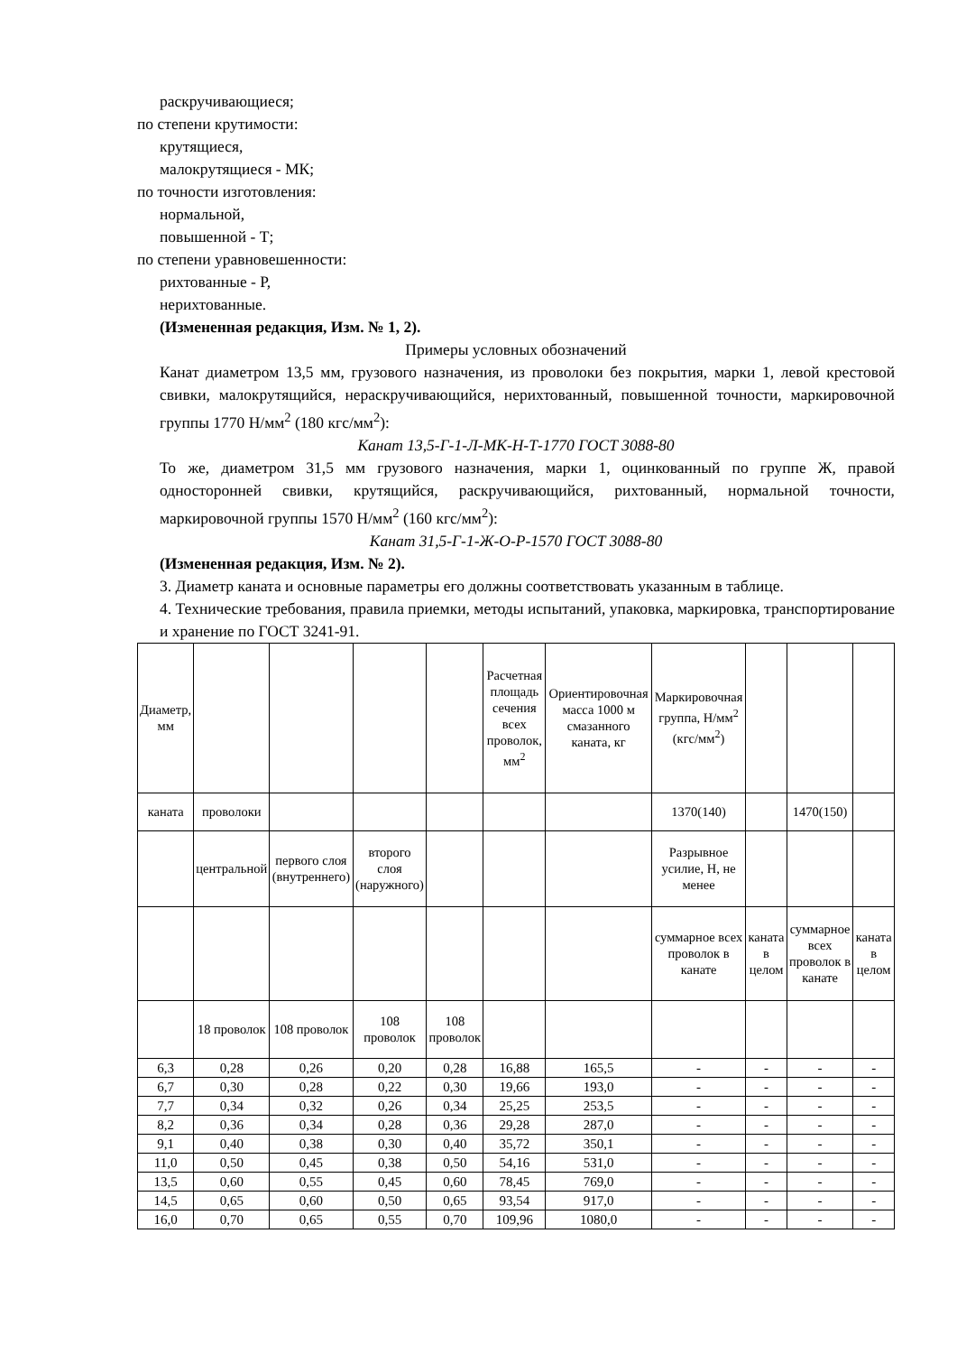раскручивающиеся;
по степени крутимости:
крутящиеся,
малокрутящиеся - МК;
по точности изготовления:
нормальной,
повышенной - Т;
по степени уравновешенности:
рихтованные - Р,
нерихтованные.
(Измененная редакция, Изм. № 1, 2).
Примеры условных обозначений
Канат диаметром 13,5 мм, грузового назначения, из проволоки без покрытия, марки 1, левой крестовой свивки, малокрутящийся, нераскручивающийся, нерихтованный, повышенной точности, маркировочной группы 1770 Н/мм<sup>2</sup> (180 кгс/мм<sup>2</sup>):
Канат 13,5-Г-1-Л-МК-Н-Т-1770 ГОСТ 3088-80
То же, диаметром 31,5 мм грузового назначения, марки 1, оцинкованный по группе Ж, правой односторонней свивки, крутящийся, раскручивающийся, рихтованный, нормальной точности, маркировочной группы 1570 Н/мм<sup>2</sup> (160 кгс/мм<sup>2</sup>):
Канат 31,5-Г-1-Ж-О-Р-1570 ГОСТ 3088-80
(Измененная редакция, Изм. № 2).
3. Диаметр каната и основные параметры его должны соответствовать указанным в таблице.
4. Технические требования, правила приемки, методы испытаний, упаковка, маркировка, транспортирование и хранение по ГОСТ 3241-91.
| Диаметр, мм | | | | | Расчетная площадь сечения всех проволок, мм<sup>2</sup> | Ориентировочная масса 1000 м смазанного каната, кг | Маркировочная группа, Н/мм<sup>2</sup> (кгс/мм<sup>2</sup>) | | | |
| каната | проволоки | | | | | | 1370(140) | | 1470(150) | |
| | центральной | первого слоя (внутреннего) | второго слоя (наружного) | | | | Разрывное усилие, Н, не менее | | | |
| | | | | | | | суммарное всех проволок в канате | каната в целом | суммарное всех проволок в канате | каната в целом |
| | 18 проволок | 108 проволок | 108 проволок | 108 проволок | | | | | | |
| 6,3 | 0,28 | 0,26 | 0,20 | 0,28 | 16,88 | 165,5 | - | - | - | - |
| 6,7 | 0,30 | 0,28 | 0,22 | 0,30 | 19,66 | 193,0 | - | - | - | - |
| 7,7 | 0,34 | 0,32 | 0,26 | 0,34 | 25,25 | 253,5 | - | - | - | - |
| 8,2 | 0,36 | 0,34 | 0,28 | 0,36 | 29,28 | 287,0 | - | - | - | - |
| 9,1 | 0,40 | 0,38 | 0,30 | 0,40 | 35,72 | 350,1 | - | - | - | - |
| 11,0 | 0,50 | 0,45 | 0,38 | 0,50 | 54,16 | 531,0 | - | - | - | - |
| 13,5 | 0,60 | 0,55 | 0,45 | 0,60 | 78,45 | 769,0 | - | - | - | - |
| 14,5 | 0,65 | 0,60 | 0,50 | 0,65 | 93,54 | 917,0 | - | - | - | - |
| 16,0 | 0,70 | 0,65 | 0,55 | 0,70 | 109,96 | 1080,0 | - | - | - | - |